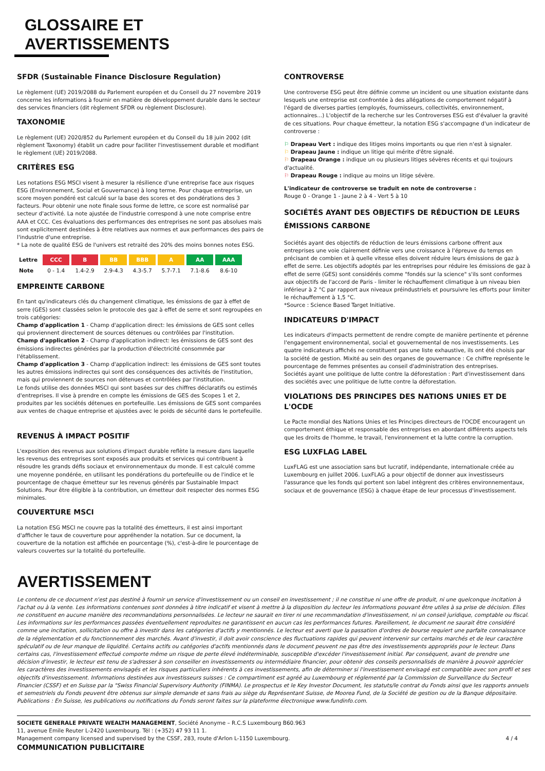GLOSSAIRE ET
AVERTISSEMENTS
SFDR (Sustainable Finance Disclosure Regulation)
Le règlement (UE) 2019/2088 du Parlement européen et du Conseil du 27 novembre 2019 concerne les informations à fournir en matière de développement durable dans le secteur des services financiers (dit règlement SFDR ou règlement Disclosure).
TAXONOMIE
Le règlement (UE) 2020/852 du Parlement européen et du Conseil du 18 juin 2002 (dit règlement Taxonomy) établit un cadre pour faciliter l'investissement durable et modifiant le règlement (UE) 2019/2088.
CRITÈRES ESG
Les notations ESG MSCI visent à mesurer la résilience d'une entreprise face aux risques ESG (Environnement, Social et Gouvernance) à long terme. Pour chaque entreprise, un score moyen pondéré est calculé sur la base des scores et des pondérations des 3 facteurs. Pour obtenir une note finale sous forme de lettre, ce score est normalisé par secteur d'activité. La note ajustée de l'industrie correspond à une note comprise entre AAA et CCC. Ces évaluations des performances des entreprises ne sont pas absolues mais sont explicitement destinées à être relatives aux normes et aux performances des pairs de l'industrie d'une entreprise.
* La note de qualité ESG de l'univers est retraité des 20% des moins bonnes notes ESG.
| Lettre | CCC | B | BB | BBB | A | AA | AAA |
| Note | 0 - 1.4 | 1.4-2.9 | 2.9-4.3 | 4.3-5.7 | 5.7-7.1 | 7.1-8.6 | 8.6-10 |
EMPREINTE CARBONE
En tant qu'indicateurs clés du changement climatique, les émissions de gaz à effet de serre (GES) sont classées selon le protocole des gaz à effet de serre et sont regroupées en trois catégories:
Champ d'application 1 - Champ d'application direct: les émissions de GES sont celles qui proviennent directement de sources détenues ou contrôlées par l'institution.
Champ d'application 2 - Champ d'application indirect: les émissions de GES sont des émissions indirectes générées par la production d'électricité consommée par l'établissement.
Champ d'application 3 - Champ d'application indirect: les émissions de GES sont toutes les autres émissions indirectes qui sont des conséquences des activités de l'institution, mais qui proviennent de sources non détenues et contrôlées par l'institution.
Le fonds utilise des données MSCI qui sont basées sur des chiffres déclaratifs ou estimés d'entreprises. Il vise à prendre en compte les émissions de GES des Scopes 1 et 2, produites par les sociétés détenues en portefeuille. Les émissions de GES sont comparées aux ventes de chaque entreprise et ajustées avec le poids de sécurité dans le portefeuille.
REVENUS À IMPACT POSITIF
L'exposition des revenus aux solutions d'impact durable reflète la mesure dans laquelle les revenus des entreprises sont exposés aux produits et services qui contribuent à résoudre les grands défis sociaux et environnementaux du monde. Il est calculé comme une moyenne pondérée, en utilisant les pondérations du portefeuille ou de l'indice et le pourcentage de chaque émetteur sur les revenus générés par Sustainable Impact Solutions. Pour être éligible à la contribution, un émetteur doit respecter des normes ESG minimales.
COUVERTURE MSCI
La notation ESG MSCI ne couvre pas la totalité des émetteurs, il est ainsi important d'afficher le taux de couverture pour appréhender la notation. Sur ce document, la couverture de la notation est affichée en pourcentage (%), c'est-à-dire le pourcentage de valeurs couvertes sur la totalité du portefeuille.
CONTROVERSE
Une controverse ESG peut être définie comme un incident ou une situation existante dans lesquels une entreprise est confrontée à des allégations de comportement négatif à l'égard de diverses parties (employés, fournisseurs, collectivités, environnement, actionnaires...) L'objectif de la recherche sur les Controverses ESG est d'évaluer la gravité de ces situations. Pour chaque émetteur, la notation ESG s'accompagne d'un indicateur de controverse :
⚐ Drapeau Vert : indique des litiges moins importants ou que rien n'est à signaler.
⚐ Drapeau Jaune : indique un litige qui mérite d'être signalé.
⚐ Drapeau Orange : indique un ou plusieurs litiges sévères récents et qui toujours d'actualité.
⚐ Drapeau Rouge : indique au moins un litige sévère.
L'indicateur de controverse se traduit en note de controverse :
Rouge 0 - Orange 1 - Jaune 2 à 4 - Vert 5 à 10
SOCIÉTÉS AYANT DES OBJECTIFS DE RÉDUCTION DE LEURS ÉMISSIONS CARBONE
Sociétés ayant des objectifs de réduction de leurs émissions carbone offrent aux entreprises une voie clairement définie vers une croissance à l'épreuve du temps en précisant de combien et à quelle vitesse elles doivent réduire leurs émissions de gaz à effet de serre. Les objectifs adoptés par les entreprises pour réduire les émissions de gaz à effet de serre (GES) sont considérés comme "fondés sur la science" s'ils sont conformes aux objectifs de l'accord de Paris - limiter le réchauffement climatique à un niveau bien inférieur à 2 °C par rapport aux niveaux préindustriels et poursuivre les efforts pour limiter le réchauffement à 1,5 °C.
*Source : Science Based Target Initiative.
INDICATEURS D'IMPACT
Les indicateurs d'impacts permettent de rendre compte de manière pertinente et pérenne l'engagement environnemental, social et gouvernemental de nos investissements. Les quatre indicateurs affichés ne constituent pas une liste exhaustive, ils ont été choisis par la société de gestion. Mixité au sein des organes de gouvernance : Ce chiffre représente le pourcentage de femmes présentes au conseil d'administration des entreprises.
Sociétés ayant une politique de lutte contre la déforestation : Part d'investissement dans des sociétés avec une politique de lutte contre la déforestation.
VIOLATIONS DES PRINCIPES DES NATIONS UNIES ET DE L'OCDE
Le Pacte mondial des Nations Unies et les Principes directeurs de l'OCDE encouragent un comportement éthique et responsable des entreprises en abordant différents aspects tels que les droits de l'homme, le travail, l'environnement et la lutte contre la corruption.
ESG LUXFLAG LABEL
LuxFLAG est une association sans but lucratif, indépendante, internationale créée au Luxembourg en juillet 2006. LuxFLAG a pour objectif de donner aux investisseurs l'assurance que les fonds qui portent son label intègrent des critères environnementaux, sociaux et de gouvernance (ESG) à chaque étape de leur processus d'investissement.
AVERTISSEMENT
Le contenu de ce document n'est pas destiné à fournir un service d'investissement ou un conseil en investissement ; il ne constitue ni une offre de produit, ni une quelconque incitation à l'achat ou à la vente. Les informations contenues sont données à titre indicatif et visent à mettre à la disposition du lecteur les informations pouvant être utiles à sa prise de décision. Elles ne constituent en aucune manière des recommandations personnalisées. Le lecteur ne saurait en tirer ni une recommandation d'investissement, ni un conseil juridique, comptable ou fiscal. Les informations sur les performances passées éventuellement reproduites ne garantissent en aucun cas les performances futures. Pareillement, le document ne saurait être considéré comme une incitation, sollicitation ou offre à investir dans les catégories d'actifs y mentionnés. Le lecteur est averti que la passation d'ordres de bourse requiert une parfaite connaissance de la réglementation et du fonctionnement des marchés. Avant d'investir, il doit avoir conscience des fluctuations rapides qui peuvent intervenir sur certains marchés et de leur caractère spéculatif ou de leur manque de liquidité. Certains actifs ou catégories d'actifs mentionnés dans le document peuvent ne pas être des investissements appropriés pour le lecteur. Dans certains cas, l'investissement effectué comporte même un risque de perte élevé indéterminable, susceptible d'excéder l'investissement initial. Par conséquent, avant de prendre une décision d'investir, le lecteur est tenu de s'adresser à son conseiller en investissements ou intermédiaire financier, pour obtenir des conseils personnalisés de manière à pouvoir apprécier les caractères des investissements envisagés et les risques particuliers inhérents à ces investissements, afin de déterminer si l'investissement envisagé est compatible avec son profil et ses objectifs d'investissement. Informations destinées aux investisseurs suisses : Ce compartiment est agréé au Luxembourg et réglementé par la Commission de Surveillance du Secteur Financier (CSSF) et en Suisse par la "Swiss Financial Supervisory Authority (FINMA). Le prospectus et le Key Investor Document, les statuts/le contrat du Fonds ainsi que les rapports annuels et semestriels du Fonds peuvent être obtenus sur simple demande et sans frais au siège du Représentant Suisse, de Moorea Fund, de la Société de gestion ou de la Banque dépositaire. Publications : En Suisse, les publications ou notifications du Fonds seront faites sur la plateforme électronique www.fundinfo.com.
SOCIETE GENERALE PRIVATE WEALTH MANAGEMENT, Société Anonyme – R.C.S Luxembourg B60.963
11, avenue Emile Reuter L-2420 Luxembourg. Tél : (+352) 47 93 11 1.
Management company licensed and supervised by the CSSF, 283, route d'Arlon L-1150 Luxembourg.
COMMUNICATION PUBLICITAIRE
4 / 4